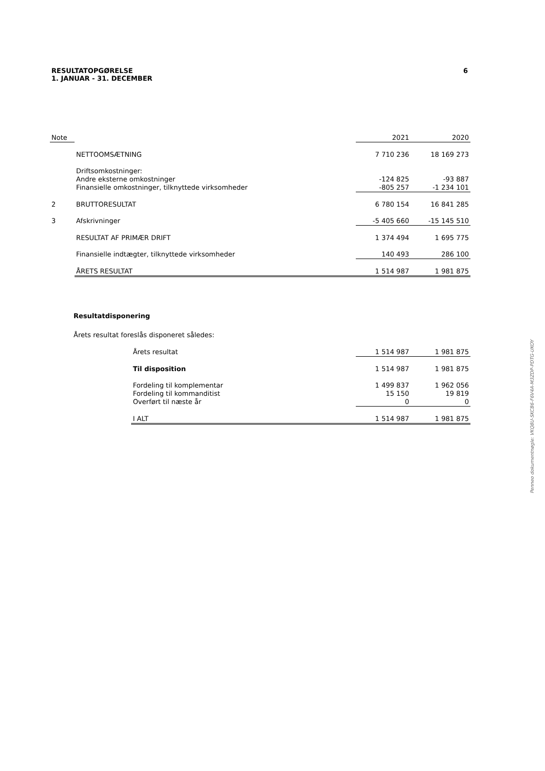RESULTATOPGØRELSE
1. JANUAR - 31. DECEMBER
6
| Note | | 2021 | 2020 |
| | NETTOOMSÆTNING | 7 710 236 | 18 169 273 |
| | Driftsomkostninger: | | |
| | Andre eksterne omkostninger | -124 825 | -93 887 |
| | Finansielle omkostninger, tilknyttede virksomheder | -805 257 | -1 234 101 |
| 2 | BRUTTORESULTAT | 6 780 154 | 16 841 285 |
| 3 | Afskrivninger | -5 405 660 | -15 145 510 |
| | RESULTAT AF PRIMÆR DRIFT | 1 374 494 | 1 695 775 |
| | Finansielle indtægter, tilknyttede virksomheder | 140 493 | 286 100 |
| | ÅRETS RESULTAT | 1 514 987 | 1 981 875 |
Resultatdisponering
Årets resultat foreslås disponeret således:
| | Årets resultat | 1 514 987 | 1 981 875 |
| | Til disposition | 1 514 987 | 1 981 875 |
| | Fordeling til komplementar | 1 499 837 | 1 962 056 |
| | Fordeling til kommanditist | 15 150 | 19 819 |
| | Overført til næste år | 0 | 0 |
| | I ALT | 1 514 987 | 1 981 875 |
Penneo dokumentnøgle: VKQ8U-SKCB6-F6V4A-M3ZDP-PDTG-UKOY